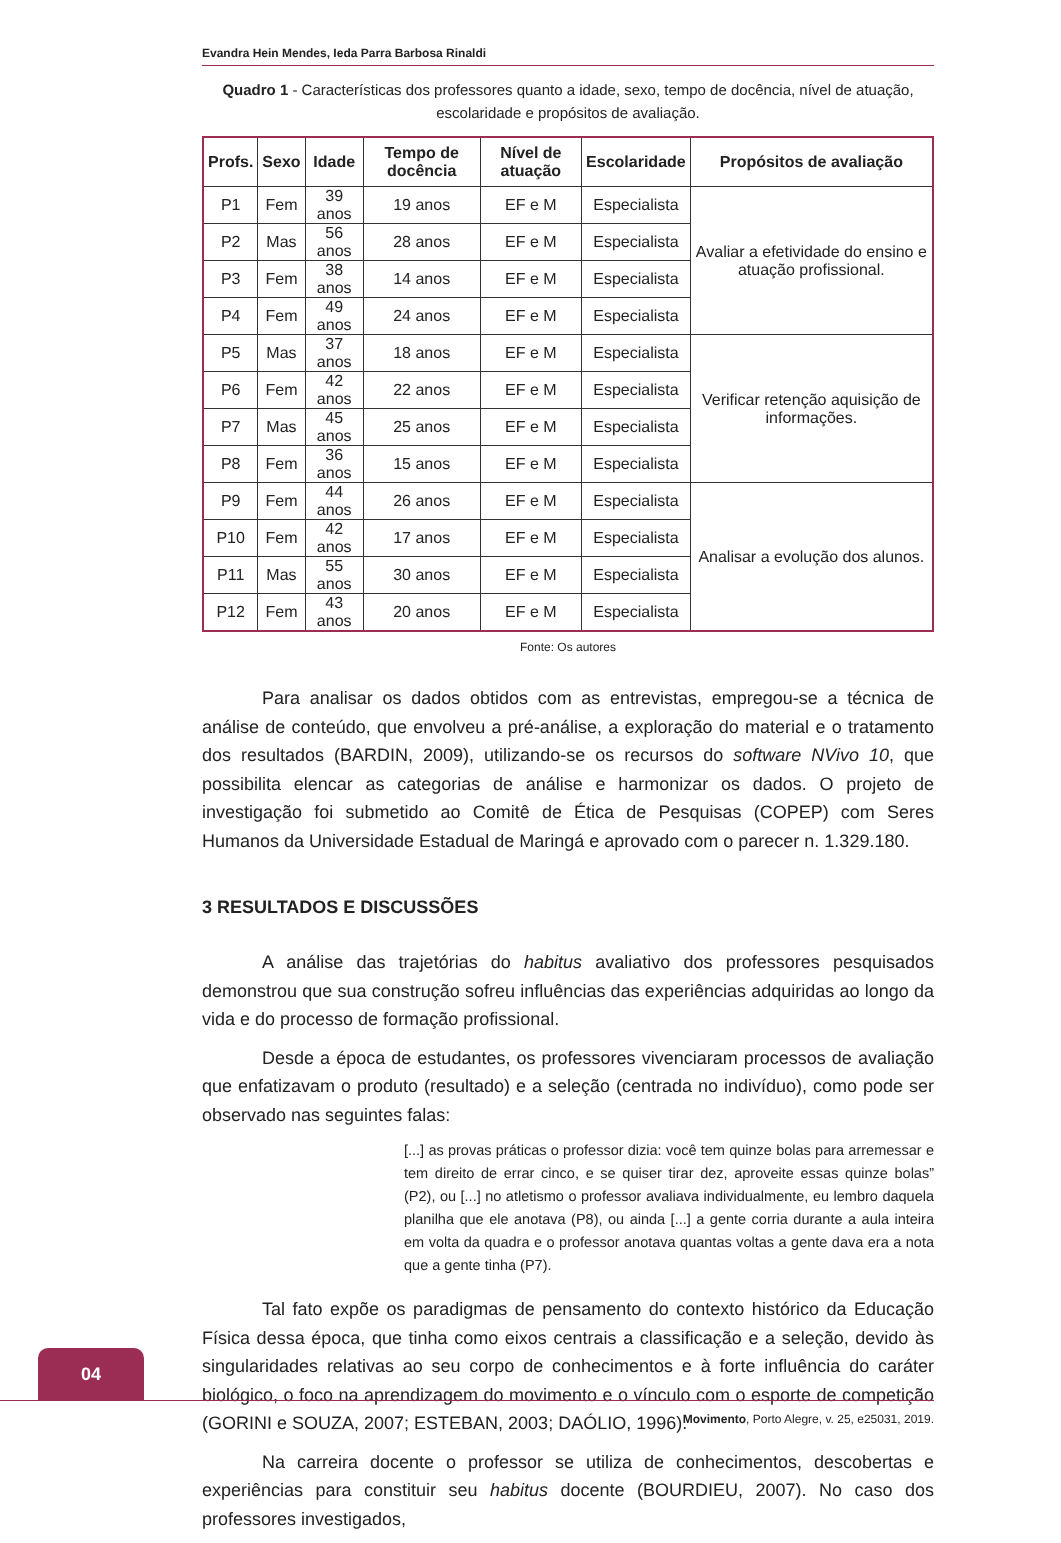Evandra Hein Mendes, Ieda Parra Barbosa Rinaldi
Quadro 1 - Características dos professores quanto a idade, sexo, tempo de docência, nível de atuação,
escolaridade e propósitos de avaliação.
| Profs. | Sexo | Idade | Tempo de docência | Nível de atuação | Escolaridade | Propósitos de avaliação |
| --- | --- | --- | --- | --- | --- | --- |
| P1 | Fem | 39 anos | 19 anos | EF e M | Especialista | Avaliar a efetividade do ensino e atuação profissional. |
| P2 | Mas | 56 anos | 28 anos | EF e M | Especialista | |
| P3 | Fem | 38 anos | 14 anos | EF e M | Especialista | |
| P4 | Fem | 49 anos | 24 anos | EF e M | Especialista | |
| P5 | Mas | 37 anos | 18 anos | EF e M | Especialista | Verificar retenção aquisição de informações. |
| P6 | Fem | 42 anos | 22 anos | EF e M | Especialista | |
| P7 | Mas | 45 anos | 25 anos | EF e M | Especialista | |
| P8 | Fem | 36 anos | 15 anos | EF e M | Especialista | |
| P9 | Fem | 44 anos | 26 anos | EF e M | Especialista | Analisar a evolução dos alunos. |
| P10 | Fem | 42 anos | 17 anos | EF e M | Especialista | |
| P11 | Mas | 55 anos | 30 anos | EF e M | Especialista | |
| P12 | Fem | 43 anos | 20 anos | EF e M | Especialista | |
Fonte: Os autores
Para analisar os dados obtidos com as entrevistas, empregou-se a técnica de análise de conteúdo, que envolveu a pré-análise, a exploração do material e o tratamento dos resultados (BARDIN, 2009), utilizando-se os recursos do software NVivo 10, que possibilita elencar as categorias de análise e harmonizar os dados. O projeto de investigação foi submetido ao Comitê de Ética de Pesquisas (COPEP) com Seres Humanos da Universidade Estadual de Maringá e aprovado com o parecer n. 1.329.180.
3 RESULTADOS E DISCUSSÕES
A análise das trajetórias do habitus avaliativo dos professores pesquisados demonstrou que sua construção sofreu influências das experiências adquiridas ao longo da vida e do processo de formação profissional.
Desde a época de estudantes, os professores vivenciaram processos de avaliação que enfatizavam o produto (resultado) e a seleção (centrada no indivíduo), como pode ser observado nas seguintes falas:
[...] as provas práticas o professor dizia: você tem quinze bolas para arremessar e tem direito de errar cinco, e se quiser tirar dez, aproveite essas quinze bolas” (P2), ou [...] no atletismo o professor avaliava individualmente, eu lembro daquela planilha que ele anotava (P8), ou ainda [...] a gente corria durante a aula inteira em volta da quadra e o professor anotava quantas voltas a gente dava era a nota que a gente tinha (P7).
Tal fato expõe os paradigmas de pensamento do contexto histórico da Educação Física dessa época, que tinha como eixos centrais a classificação e a seleção, devido às singularidades relativas ao seu corpo de conhecimentos e à forte influência do caráter biológico, o foco na aprendizagem do movimento e o vínculo com o esporte de competição (GORINI e SOUZA, 2007; ESTEBAN, 2003; DAÓLIO, 1996).
Na carreira docente o professor se utiliza de conhecimentos, descobertas e experiências para constituir seu habitus docente (BOURDIEU, 2007). No caso dos professores investigados,
04
Movimento, Porto Alegre, v. 25, e25031, 2019.